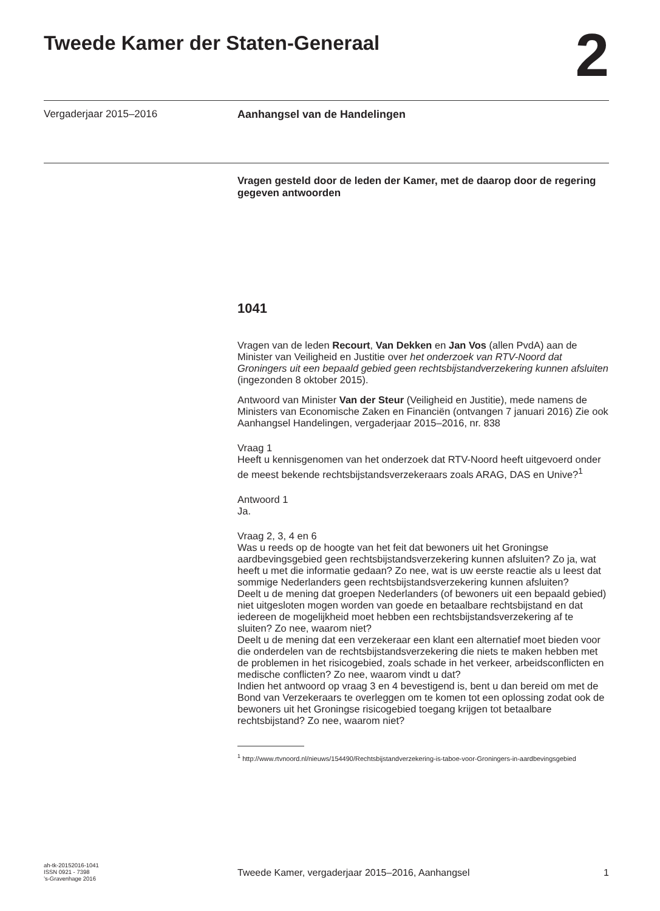Tweede Kamer der Staten-Generaal
2
Vergaderjaar 2015–2016 Aanhangsel van de Handelingen
Vragen gesteld door de leden der Kamer, met de daarop door de regering gegeven antwoorden
1041
Vragen van de leden Recourt, Van Dekken en Jan Vos (allen PvdA) aan de Minister van Veiligheid en Justitie over het onderzoek van RTV-Noord dat Groningers uit een bepaald gebied geen rechtsbijstandverzekering kunnen afsluiten (ingezonden 8 oktober 2015).
Antwoord van Minister Van der Steur (Veiligheid en Justitie), mede namens de Ministers van Economische Zaken en Financiën (ontvangen 7 januari 2016) Zie ook Aanhangsel Handelingen, vergaderjaar 2015–2016, nr. 838
Vraag 1
Heeft u kennisgenomen van het onderzoek dat RTV-Noord heeft uitgevoerd onder de meest bekende rechtsbijstandsverzekeraars zoals ARAG, DAS en Unive?<sup>1</sup>
Antwoord 1
Ja.
Vraag 2, 3, 4 en 6
Was u reeds op de hoogte van het feit dat bewoners uit het Groningse aardbevingsgebied geen rechtsbijstandsverzekering kunnen afsluiten? Zo ja, wat heeft u met die informatie gedaan? Zo nee, wat is uw eerste reactie als u leest dat sommige Nederlanders geen rechtsbijstandsverzekering kunnen afsluiten?
Deelt u de mening dat groepen Nederlanders (of bewoners uit een bepaald gebied) niet uitgesloten mogen worden van goede en betaalbare rechtsbijstand en dat iedereen de mogelijkheid moet hebben een rechtsbijstandsverzekering af te sluiten? Zo nee, waarom niet?
Deelt u de mening dat een verzekeraar een klant een alternatief moet bieden voor die onderdelen van de rechtsbijstandsverzekering die niets te maken hebben met de problemen in het risicogebied, zoals schade in het verkeer, arbeidsconflicten en medische conflicten? Zo nee, waarom vindt u dat?
Indien het antwoord op vraag 3 en 4 bevestigend is, bent u dan bereid om met de Bond van Verzekeraars te overleggen om te komen tot een oplossing zodat ook de bewoners uit het Groningse risicogebied toegang krijgen tot betaalbare rechtsbijstand? Zo nee, waarom niet?
<sup>1</sup> http://www.rtvnoord.nl/nieuws/154490/Rechtsbijstandverzekering-is-taboe-voor-Groningers-in-aardbevingsgebied
ah-tk-20152016-1041
ISSN 0921 - 7398
’s-Gravenhage 2016
Tweede Kamer, vergaderjaar 2015–2016, Aanhangsel
1